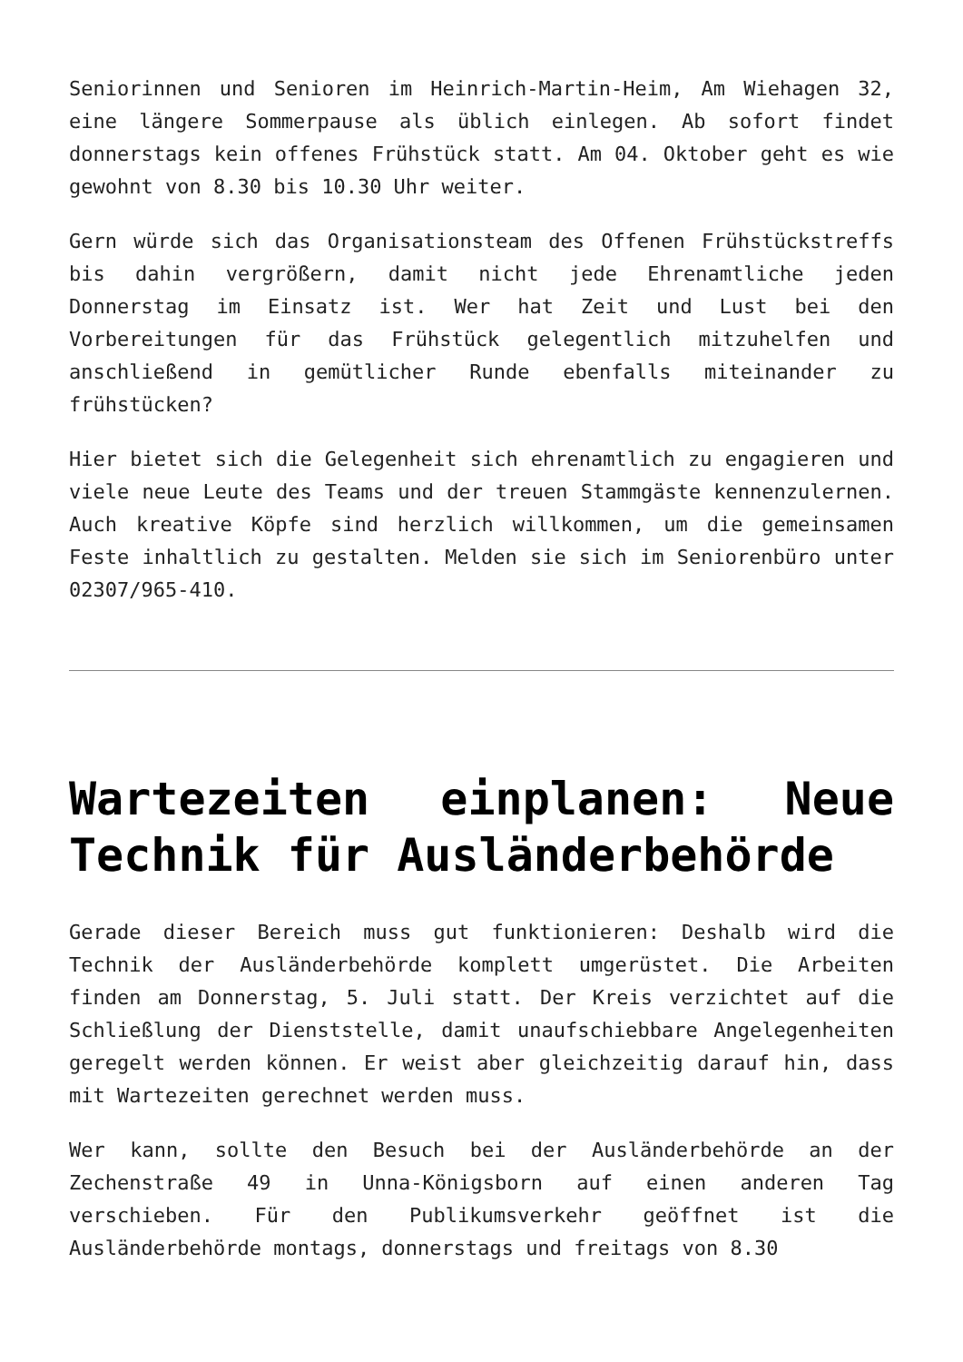Seniorinnen und Senioren im Heinrich-Martin-Heim, Am Wiehagen 32, eine längere Sommerpause als üblich einlegen. Ab sofort findet donnerstags kein offenes Frühstück statt. Am 04. Oktober geht es wie gewohnt von 8.30 bis 10.30 Uhr weiter.
Gern würde sich das Organisationsteam des Offenen Frühstückstreffs bis dahin vergrößern, damit nicht jede Ehrenamtliche jeden Donnerstag im Einsatz ist. Wer hat Zeit und Lust bei den Vorbereitungen für das Frühstück gelegentlich mitzuhelfen und anschließend in gemütlicher Runde ebenfalls miteinander zu frühstücken?
Hier bietet sich die Gelegenheit sich ehrenamtlich zu engagieren und viele neue Leute des Teams und der treuen Stammgäste kennenzulernen. Auch kreative Köpfe sind herzlich willkommen, um die gemeinsamen Feste inhaltlich zu gestalten. Melden sie sich im Seniorenbüro unter 02307/965-410.
Wartezeiten einplanen: Neue Technik für Ausländerbehörde
Gerade dieser Bereich muss gut funktionieren: Deshalb wird die Technik der Ausländerbehörde komplett umgerüstet. Die Arbeiten finden am Donnerstag, 5. Juli statt. Der Kreis verzichtet auf die Schließlung der Dienststelle, damit unaufschiebbare Angelegenheiten geregelt werden können. Er weist aber gleichzeitig darauf hin, dass mit Wartezeiten gerechnet werden muss.
Wer kann, sollte den Besuch bei der Ausländerbehörde an der Zechenstraße 49 in Unna-Königsborn auf einen anderen Tag verschieben. Für den Publikumsverkehr geöffnet ist die Ausländerbehörde montags, donnerstags und freitags von 8.30